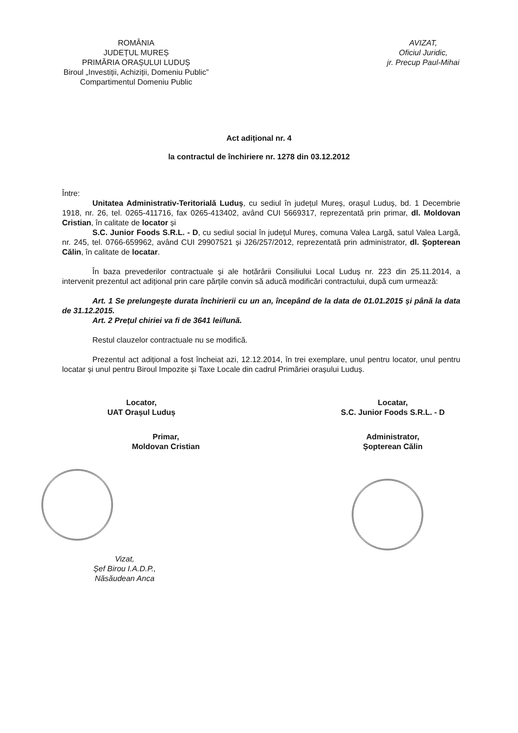ROMÂNIA
JUDEȚUL MUREȘ
PRIMĂRIA ORAȘULUI LUDUȘ
Biroul „Investiții, Achiziții, Domeniu Public”
Compartimentul Domeniu Public
AVIZAT,
Oficiul Juridic,
jr. Precup Paul-Mihai
Act adițional nr. 4
la contractul de închiriere nr. 1278 din 03.12.2012
Între:
Unitatea Administrativ-Teritorială Luduș, cu sediul în județul Mureș, orașul Luduș, bd. 1 Decembrie 1918, nr. 26, tel. 0265-411716, fax 0265-413402, având CUI 5669317, reprezentată prin primar, dl. Moldovan Cristian, în calitate de locator și
S.C. Junior Foods S.R.L. - D, cu sediul social în județul Mureș, comuna Valea Largă, satul Valea Largă, nr. 245, tel. 0766-659962, având CUI 29907521 și J26/257/2012, reprezentată prin administrator, dl. Șopterean Călin, în calitate de locatar.
În baza prevederilor contractuale și ale hotărârii Consiliului Local Luduș nr. 223 din 25.11.2014, a intervenit prezentul act adițional prin care părțile convin să aducă modificări contractului, după cum urmează:
Art. 1 Se prelungește durata închirierii cu un an, începând de la data de 01.01.2015 și până la data de 31.12.2015.
Art. 2 Prețul chiriei va fi de 3641 lei/lună.
Restul clauzelor contractuale nu se modifică.
Prezentul act adițional a fost încheiat azi, 12.12.2014, în trei exemplare, unul pentru locator, unul pentru locatar și unul pentru Biroul Impozite și Taxe Locale din cadrul Primăriei orașului Luduș.
Locator,
UAT Orașul Luduș
Primar,
Moldovan Cristian
Locatar,
S.C. Junior Foods S.R.L. - D
Administrator,
Șopterean Călin
Vizat,
Șef Birou I.A.D.P.,
Năsăudean Anca